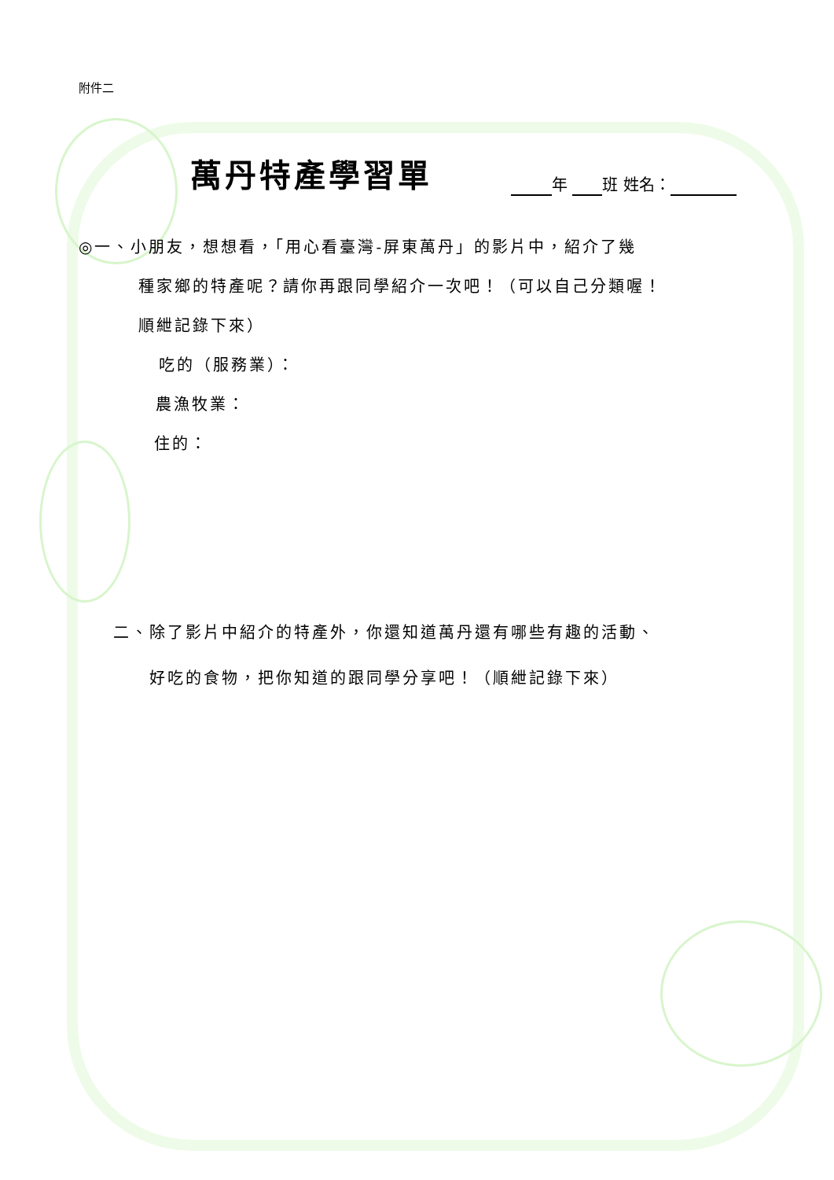附件二
萬丹特產學習單
年 班 姓名：
◎一、小朋友，想想看，「用心看臺灣-屏東萬丹」的影片中，紹介了幾
種家鄉的特產呢？請你再跟同學紹介一次吧！（可以自己分類喔！
順紲記錄下來）
吃的（服務業）：
農漁牧業：
住的：
二、除了影片中紹介的特產外，你還知道萬丹還有哪些有趣的活動、
好吃的食物，把你知道的跟同學分享吧！（順紲記錄下來）